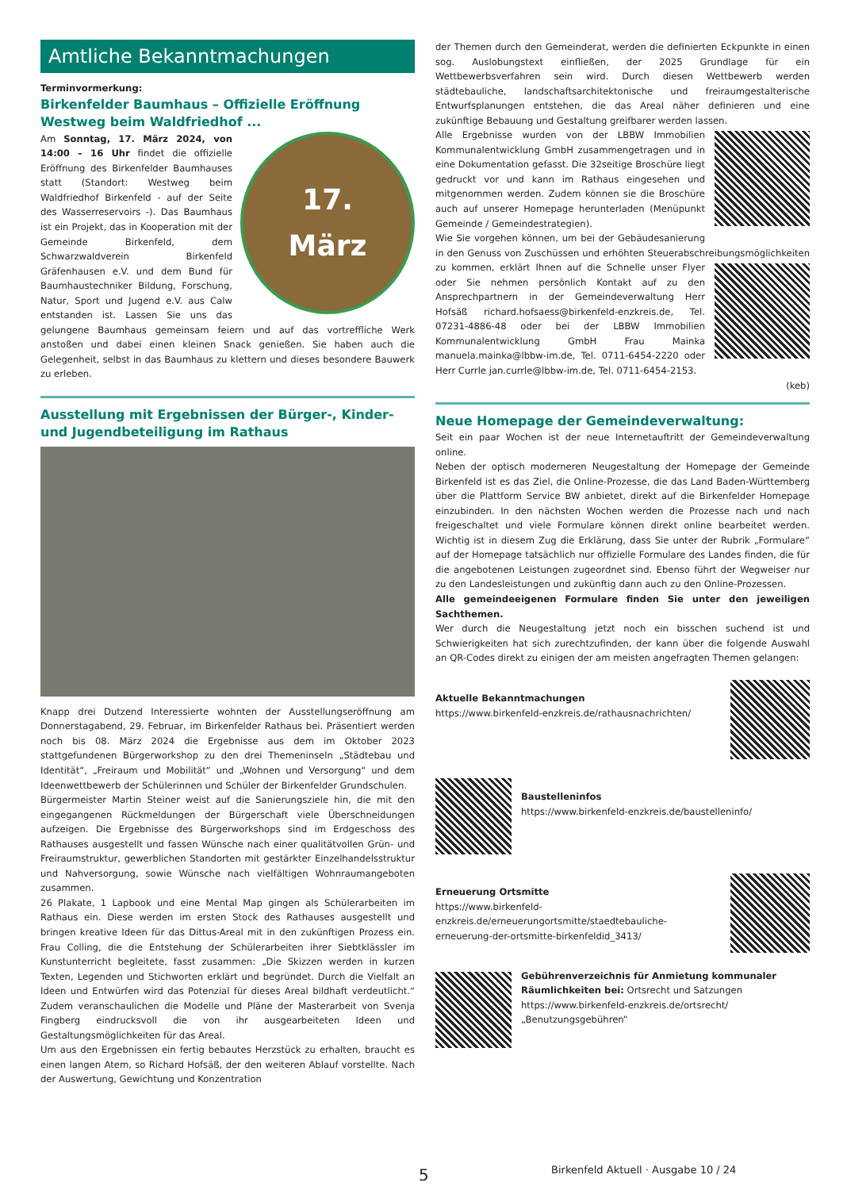Amtliche Bekanntmachungen
Terminvormerkung:
Birkenfelder Baumhaus – Offizielle Eröffnung Westweg beim Waldfriedhof ...
17.
März
Am Sonntag, 17. März 2024, von 14:00 – 16 Uhr findet die offizielle Eröffnung des Birkenfelder Baumhauses statt (Standort: Westweg beim Waldfriedhof Birkenfeld - auf der Seite des Wasserreservoirs -). Das Baumhaus ist ein Projekt, das in Kooperation mit der Gemeinde Birkenfeld, dem Schwarzwaldverein Birkenfeld Gräfenhausen e.V. und dem Bund für Baumhaustechniker Bildung, Forschung, Natur, Sport und Jugend e.V. aus Calw entstanden ist. Lassen Sie uns das gelungene Baumhaus gemeinsam feiern und auf das vortreffliche Werk anstoßen und dabei einen kleinen Snack genießen. Sie haben auch die Gelegenheit, selbst in das Baumhaus zu klettern und dieses besondere Bauwerk zu erleben.
Ausstellung mit Ergebnissen der Bürger-, Kinder- und Jugendbeteiligung im Rathaus
Knapp drei Dutzend Interessierte wohnten der Ausstellungseröffnung am Donnerstagabend, 29. Februar, im Birkenfelder Rathaus bei. Präsentiert werden noch bis 08. März 2024 die Ergebnisse aus dem im Oktober 2023 stattgefundenen Bürgerworkshop zu den drei Themeninseln „Städtebau und Identität“, „Freiraum und Mobilität“ und „Wohnen und Versorgung“ und dem Ideenwettbewerb der Schülerinnen und Schüler der Birkenfelder Grundschulen.
Bürgermeister Martin Steiner weist auf die Sanierungsziele hin, die mit den eingegangenen Rückmeldungen der Bürgerschaft viele Überschneidungen aufzeigen. Die Ergebnisse des Bürgerworkshops sind im Erdgeschoss des Rathauses ausgestellt und fassen Wünsche nach einer qualitätvollen Grün- und Freiraumstruktur, gewerblichen Standorten mit gestärkter Einzelhandelsstruktur und Nahversorgung, sowie Wünsche nach vielfältigen Wohnraumangeboten zusammen.
26 Plakate, 1 Lapbook und eine Mental Map gingen als Schülerarbeiten im Rathaus ein. Diese werden im ersten Stock des Rathauses ausgestellt und bringen kreative Ideen für das Dittus-Areal mit in den zukünftigen Prozess ein. Frau Colling, die die Entstehung der Schülerarbeiten ihrer Siebtklässler im Kunstunterricht begleitete, fasst zusammen: „Die Skizzen werden in kurzen Texten, Legenden und Stichworten erklärt und begründet. Durch die Vielfalt an Ideen und Entwürfen wird das Potenzial für dieses Areal bildhaft verdeutlicht.“ Zudem veranschaulichen die Modelle und Pläne der Masterarbeit von Svenja Fingberg eindrucksvoll die von ihr ausgearbeiteten Ideen und Gestaltungsmöglichkeiten für das Areal.
Um aus den Ergebnissen ein fertig bebautes Herzstück zu erhalten, braucht es einen langen Atem, so Richard Hofsäß, der den weiteren Ablauf vorstellte. Nach der Auswertung, Gewichtung und Konzentration
der Themen durch den Gemeinderat, werden die definierten Eckpunkte in einen sog. Auslobungstext einfließen, der 2025 Grundlage für ein Wettbewerbsverfahren sein wird. Durch diesen Wettbewerb werden städtebauliche, landschaftsarchitektonische und freiraumgestalterische Entwurfsplanungen entstehen, die das Areal näher definieren und eine zukünftige Bebauung und Gestaltung greifbarer werden lassen.
Alle Ergebnisse wurden von der LBBW Immobilien Kommunalentwicklung GmbH zusammengetragen und in eine Dokumentation gefasst. Die 32seitige Broschüre liegt gedruckt vor und kann im Rathaus eingesehen und mitgenommen werden. Zudem können sie die Broschüre auch auf unserer Homepage herunterladen (Menüpunkt Gemeinde / Gemeindestrategien).
Wie Sie vorgehen können, um bei der Gebäudesanierung in den Genuss von Zuschüssen und erhöhten Steuerabschreibungsmöglichkeiten zu kommen, erklärt Ihnen auf die Schnelle unser Flyer oder Sie nehmen persönlich Kontakt auf zu den Ansprechpartnern in der Gemeindeverwaltung Herr Hofsäß richard.hofsaess@birkenfeld-enzkreis.de, Tel. 07231-4886-48 oder bei der LBBW Immobilien Kommunalentwicklung GmbH Frau Mainka manuela.mainka@lbbw-im.de, Tel. 0711-6454-2220 oder Herr Currle jan.currle@lbbw-im.de, Tel. 0711-6454-2153. (keb)
Neue Homepage der Gemeindeverwaltung:
Seit ein paar Wochen ist der neue Internetauftritt der Gemeindeverwaltung online.
Neben der optisch moderneren Neugestaltung der Homepage der Gemeinde Birkenfeld ist es das Ziel, die Online-Prozesse, die das Land Baden-Württemberg über die Plattform Service BW anbietet, direkt auf die Birkenfelder Homepage einzubinden. In den nächsten Wochen werden die Prozesse nach und nach freigeschaltet und viele Formulare können direkt online bearbeitet werden. Wichtig ist in diesem Zug die Erklärung, dass Sie unter der Rubrik „Formulare“ auf der Homepage tatsächlich nur offizielle Formulare des Landes finden, die für die angebotenen Leistungen zugeordnet sind. Ebenso führt der Wegweiser nur zu den Landesleistungen und zukünftig dann auch zu den Online-Prozessen.
Alle gemeindeeigenen Formulare finden Sie unter den jeweiligen Sachthemen.
Wer durch die Neugestaltung jetzt noch ein bisschen suchend ist und Schwierigkeiten hat sich zurechtzufinden, der kann über die folgende Auswahl an QR-Codes direkt zu einigen der am meisten angefragten Themen gelangen:
Aktuelle Bekanntmachungen
https://www.birkenfeld-enzkreis.de/rathausnachrichten/
Baustelleninfos
https://www.birkenfeld-enzkreis.de/baustelleninfo/
Erneuerung Ortsmitte
https://www.birkenfeld-enzkreis.de/erneuerungortsmitte/staedtebauliche-erneuerung-der-ortsmitte-birkenfeldid_3413/
Gebührenverzeichnis für Anmietung kommunaler Räumlichkeiten bei: Ortsrecht und Satzungen
https://www.birkenfeld-enzkreis.de/ortsrecht/
„Benutzungsgebühren“
5 Birkenfeld Aktuell · Ausgabe 10 / 24